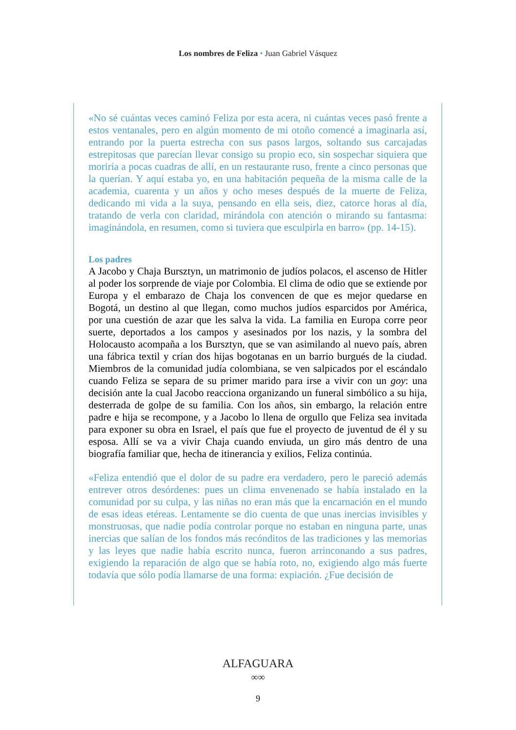Los nombres de Feliza • Juan Gabriel Vásquez
«No sé cuántas veces caminó Feliza por esta acera, ni cuántas veces pasó frente a estos ventanales, pero en algún momento de mi otoño comencé a imaginarla así, entrando por la puerta estrecha con sus pasos largos, soltando sus carcajadas estrepitosas que parecían llevar consigo su propio eco, sin sospechar siquiera que moriría a pocas cuadras de allí, en un restaurante ruso, frente a cinco personas que la querían. Y aquí estaba yo, en una habitación pequeña de la misma calle de la academia, cuarenta y un años y ocho meses después de la muerte de Feliza, dedicando mi vida a la suya, pensando en ella seis, diez, catorce horas al día, tratando de verla con claridad, mirándola con atención o mirando su fantasma: imaginándola, en resumen, como si tuviera que esculpirla en barro» (pp. 14-15).
Los padres
A Jacobo y Chaja Bursztyn, un matrimonio de judíos polacos, el ascenso de Hitler al poder los sorprende de viaje por Colombia. El clima de odio que se extiende por Europa y el embarazo de Chaja los convencen de que es mejor quedarse en Bogotá, un destino al que llegan, como muchos judíos esparcidos por América, por una cuestión de azar que les salva la vida. La familia en Europa corre peor suerte, deportados a los campos y asesinados por los nazis, y la sombra del Holocausto acompaña a los Bursztyn, que se van asimilando al nuevo país, abren una fábrica textil y crían dos hijas bogotanas en un barrio burgués de la ciudad. Miembros de la comunidad judía colombiana, se ven salpicados por el escándalo cuando Feliza se separa de su primer marido para irse a vivir con un goy: una decisión ante la cual Jacobo reacciona organizando un funeral simbólico a su hija, desterrada de golpe de su familia. Con los años, sin embargo, la relación entre padre e hija se recompone, y a Jacobo lo llena de orgullo que Feliza sea invitada para exponer su obra en Israel, el país que fue el proyecto de juventud de él y su esposa. Allí se va a vivir Chaja cuando enviuda, un giro más dentro de una biografía familiar que, hecha de itinerancia y exilios, Feliza continúa.
«Feliza entendió que el dolor de su padre era verdadero, pero le pareció además entrever otros desórdenes: pues un clima envenenado se había instalado en la comunidad por su culpa, y las niñas no eran más que la encarnación en el mundo de esas ideas etéreas. Lentamente se dio cuenta de que unas inercias invisibles y monstruosas, que nadie podía controlar porque no estaban en ninguna parte, unas inercias que salían de los fondos más recónditos de las tradiciones y las memorias y las leyes que nadie había escrito nunca, fueron arrinconando a sus padres, exigiendo la reparación de algo que se había roto, no, exigiendo algo más fuerte todavía que sólo podía llamarse de una forma: expiación. ¿Fue decisión de
ALFAGUARA
∞∞
9